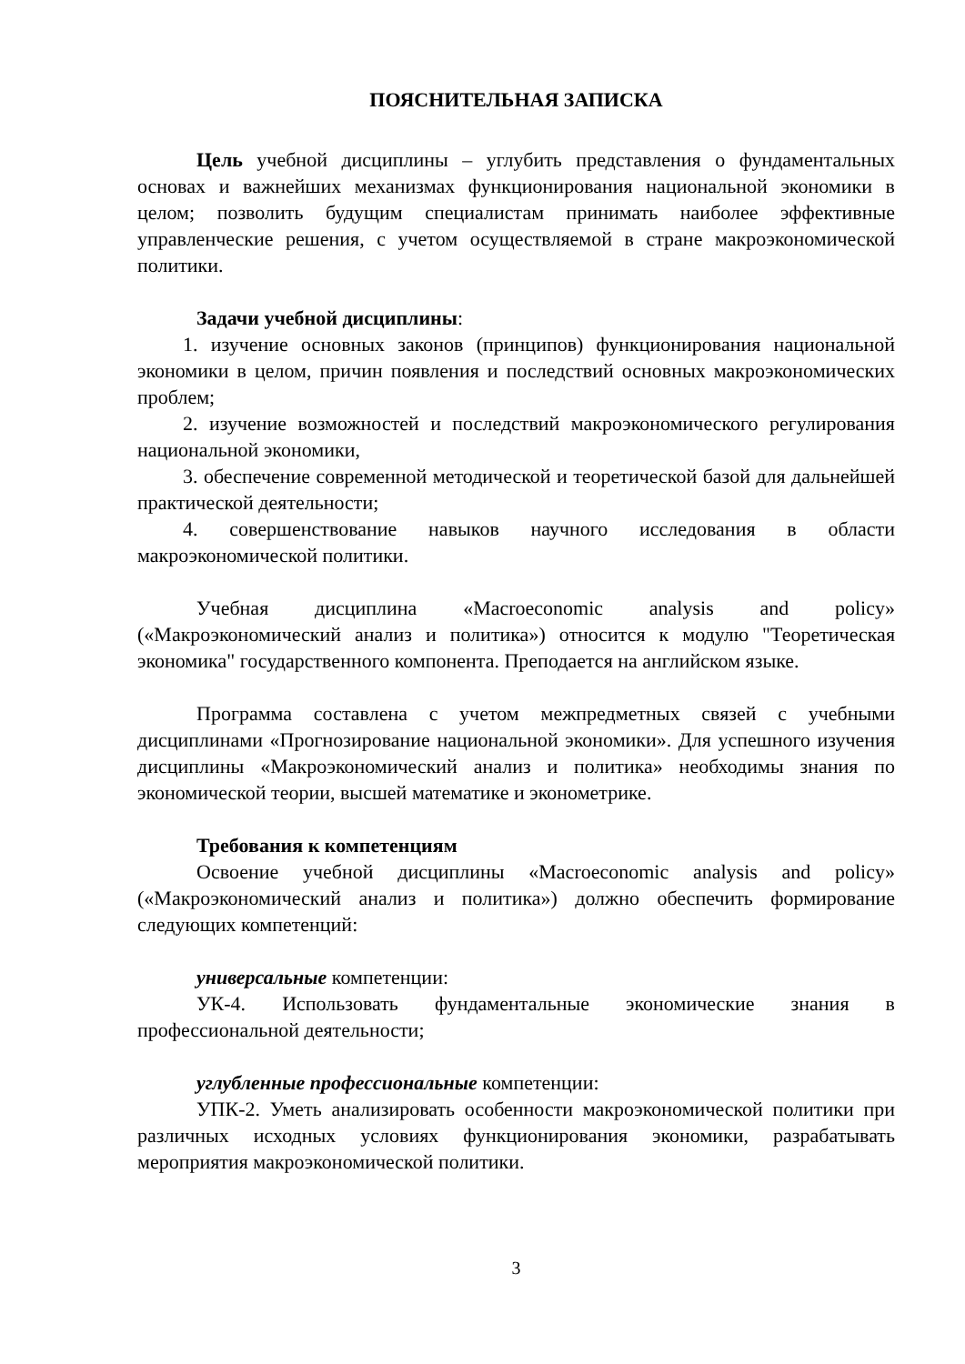ПОЯСНИТЕЛЬНАЯ ЗАПИСКА
Цель учебной дисциплины – углубить представления о фундаментальных основах и важнейших механизмах функционирования национальной экономики в целом; позволить будущим специалистам принимать наиболее эффективные управленческие решения, с учетом осуществляемой в стране макроэкономической политики.
Задачи учебной дисциплины:
1. изучение основных законов (принципов) функционирования национальной экономики в целом, причин появления и последствий основных макроэкономических проблем;
2. изучение возможностей и последствий макроэкономического регулирования национальной экономики,
3. обеспечение современной методической и теоретической базой для дальнейшей практической деятельности;
4. совершенствование навыков научного исследования в области макроэкономической политики.
Учебная дисциплина «Macroeconomic analysis and policy» («Макроэкономический анализ и политика») относится к модулю "Теоретическая экономика" государственного компонента. Преподается на английском языке.
Программа составлена с учетом межпредметных связей с учебными дисциплинами «Прогнозирование национальной экономики». Для успешного изучения дисциплины «Макроэкономический анализ и политика» необходимы знания по экономической теории, высшей математике и эконометрике.
Требования к компетенциям
Освоение учебной дисциплины «Macroeconomic analysis and policy» («Макроэкономический анализ и политика») должно обеспечить формирование следующих компетенций:
универсальные компетенции:
УК-4. Использовать фундаментальные экономические знания в профессиональной деятельности;
углубленные профессиональные компетенции:
УПК-2. Уметь анализировать особенности макроэкономической политики при различных исходных условиях функционирования экономики, разрабатывать мероприятия макроэкономической политики.
3